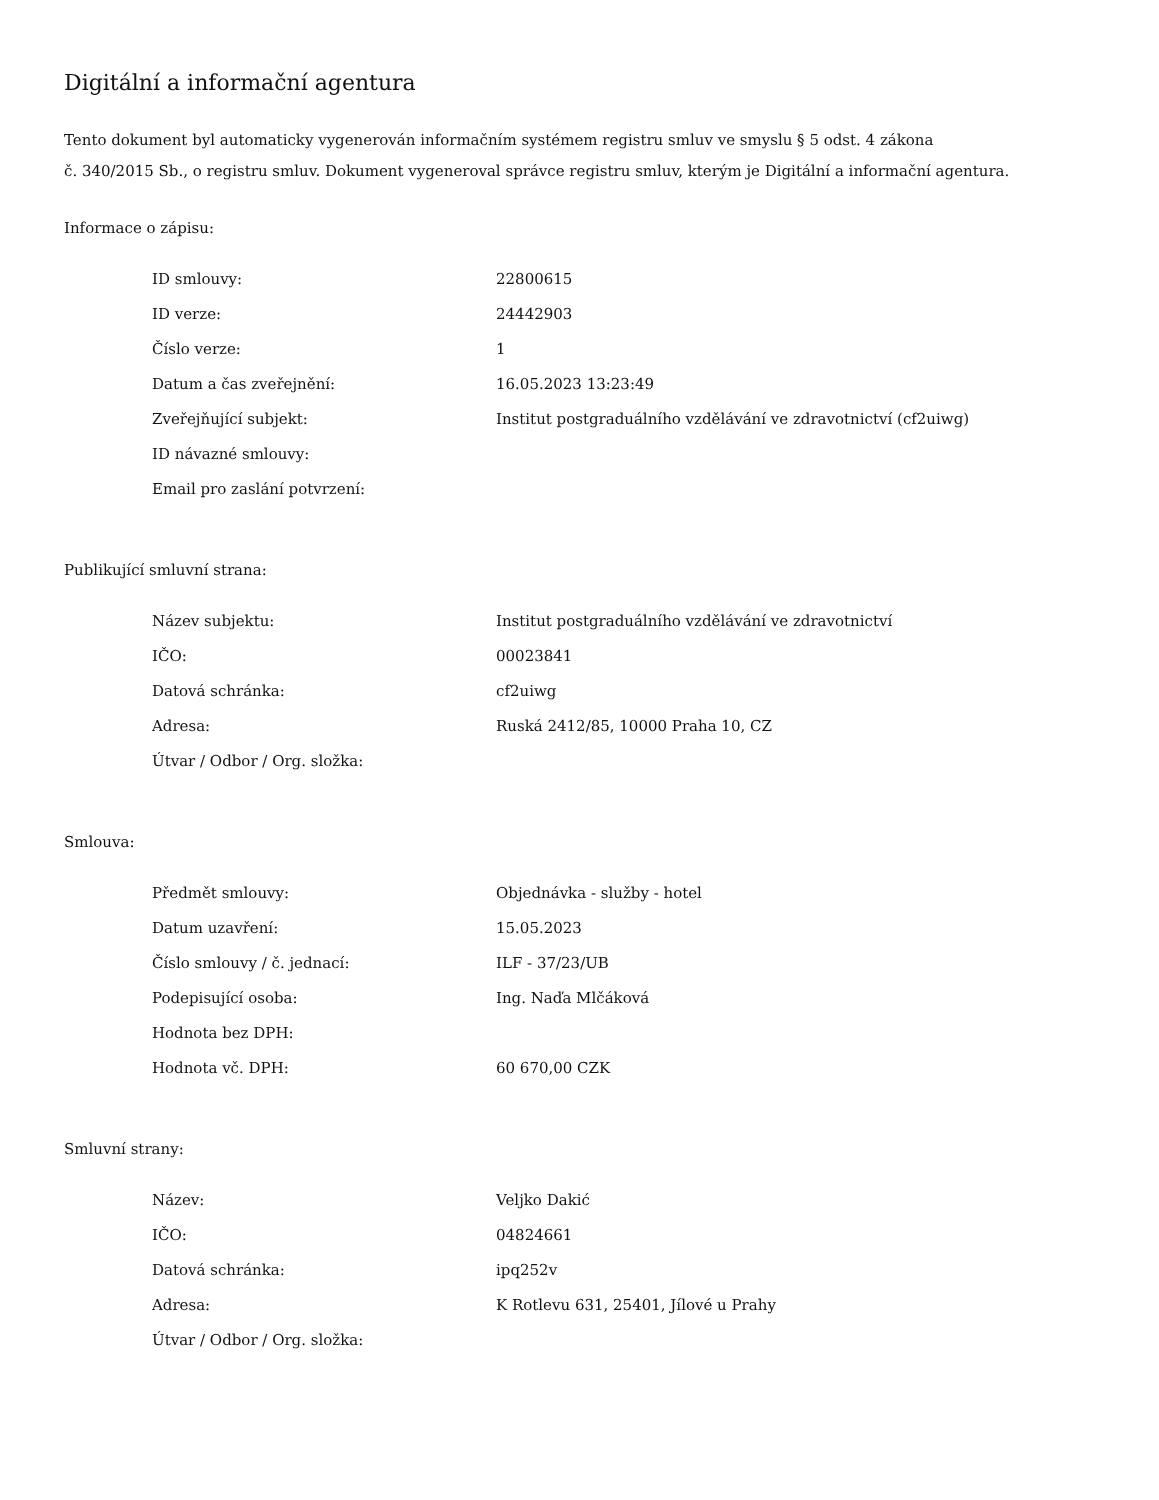Digitální a informační agentura
Tento dokument byl automaticky vygenerován informačním systémem registru smluv ve smyslu § 5 odst. 4 zákona
č. 340/2015 Sb., o registru smluv. Dokument vygeneroval správce registru smluv, kterým je Digitální a informační agentura.
Informace o zápisu:
| ID smlouvy: | 22800615 |
| ID verze: | 24442903 |
| Číslo verze: | 1 |
| Datum a čas zveřejnění: | 16.05.2023 13:23:49 |
| Zveřejňující subjekt: | Institut postgraduálního vzdělávání ve zdravotnictví (cf2uiwg) |
| ID návazné smlouvy: | |
| Email pro zaslání potvrzení: | |
Publikující smluvní strana:
| Název subjektu: | Institut postgraduálního vzdělávání ve zdravotnictví |
| IČO: | 00023841 |
| Datová schránka: | cf2uiwg |
| Adresa: | Ruská 2412/85, 10000 Praha 10, CZ |
| Útvar / Odbor / Org. složka: | |
Smlouva:
| Předmět smlouvy: | Objednávka - služby - hotel |
| Datum uzavření: | 15.05.2023 |
| Číslo smlouvy / č. jednací: | ILF - 37/23/UB |
| Podepisující osoba: | Ing. Naďa Mlčáková |
| Hodnota bez DPH: | |
| Hodnota vč. DPH: | 60 670,00 CZK |
Smluvní strany:
| Název: | Veljko Dakić |
| IČO: | 04824661 |
| Datová schránka: | ipq252v |
| Adresa: | K Rotlevu 631, 25401, Jílové u Prahy |
| Útvar / Odbor / Org. složka: | |